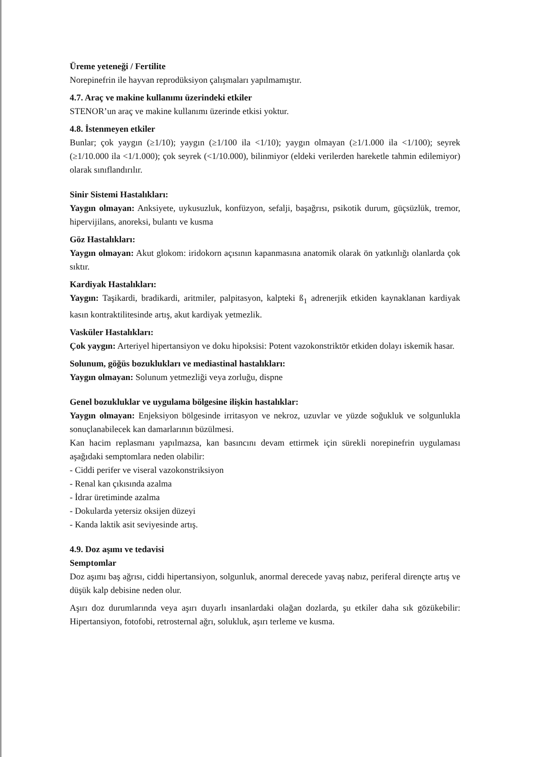Üreme yeteneği / Fertilite
Norepinefrin ile hayvan reprodüksiyon çalışmaları yapılmamıştır.
4.7. Araç ve makine kullanımı üzerindeki etkiler
STENOR’un araç ve makine kullanımı üzerinde etkisi yoktur.
4.8. İstenmeyen etkiler
Bunlar; çok yaygın (≥1/10); yaygın (≥1/100 ila <1/10); yaygın olmayan (≥1/1.000 ila <1/100); seyrek (≥1/10.000 ila <1/1.000); çok seyrek (<1/10.000), bilinmiyor (eldeki verilerden hareketle tahmin edilemiyor) olarak sınıflandırılır.
Sinir Sistemi Hastalıkları:
Yaygın olmayan: Anksiyete, uykusuzluk, konfüzyon, sefalji, başağrısı, psikotik durum, güçsüzlük, tremor, hipervijilans, anoreksi, bulantı ve kusma
Göz Hastalıkları:
Yaygın olmayan: Akut glokom: iridokorn açısının kapanmasına anatomik olarak ön yatkınlığı olanlarda çok sıktır.
Kardiyak Hastalıkları:
Yaygın: Taşikardi, bradikardi, aritmiler, palpitasyon, kalpteki ß<sub>1</sub> adrenerjik etkiden kaynaklanan kardiyak kasın kontraktilitesinde artış, akut kardiyak yetmezlik.
Vasküler Hastalıkları:
Çok yaygın: Arteriyel hipertansiyon ve doku hipoksisi: Potent vazokonstriktör etkiden dolayı iskemik hasar.
Solunum, göğüs bozuklukları ve mediastinal hastalıkları:
Yaygın olmayan: Solunum yetmezliği veya zorluğu, dispne
Genel bozukluklar ve uygulama bölgesine ilişkin hastalıklar:
Yaygın olmayan: Enjeksiyon bölgesinde irritasyon ve nekroz, uzuvlar ve yüzde soğukluk ve solgunlukla sonuçlanabilecek kan damarlarının büzülmesi.
Kan hacim replasmanı yapılmazsa, kan basıncını devam ettirmek için sürekli norepinefrin uygulaması aşağıdaki semptomlara neden olabilir:
- Ciddi perifer ve viseral vazokonstriksiyon
- Renal kan çıkısında azalma
- İdrar üretiminde azalma
- Dokularda yetersiz oksijen düzeyi
- Kanda laktik asit seviyesinde artış.
4.9. Doz aşımı ve tedavisi
Semptomlar
Doz aşımı baş ağrısı, ciddi hipertansiyon, solgunluk, anormal derecede yavaş nabız, periferal dirençte artış ve düşük kalp debisine neden olur.
Aşırı doz durumlarında veya aşırı duyarlı insanlardaki olağan dozlarda, şu etkiler daha sık gözükebilir: Hipertansiyon, fotofobi, retrosternal ağrı, solukluk, aşırı terleme ve kusma.